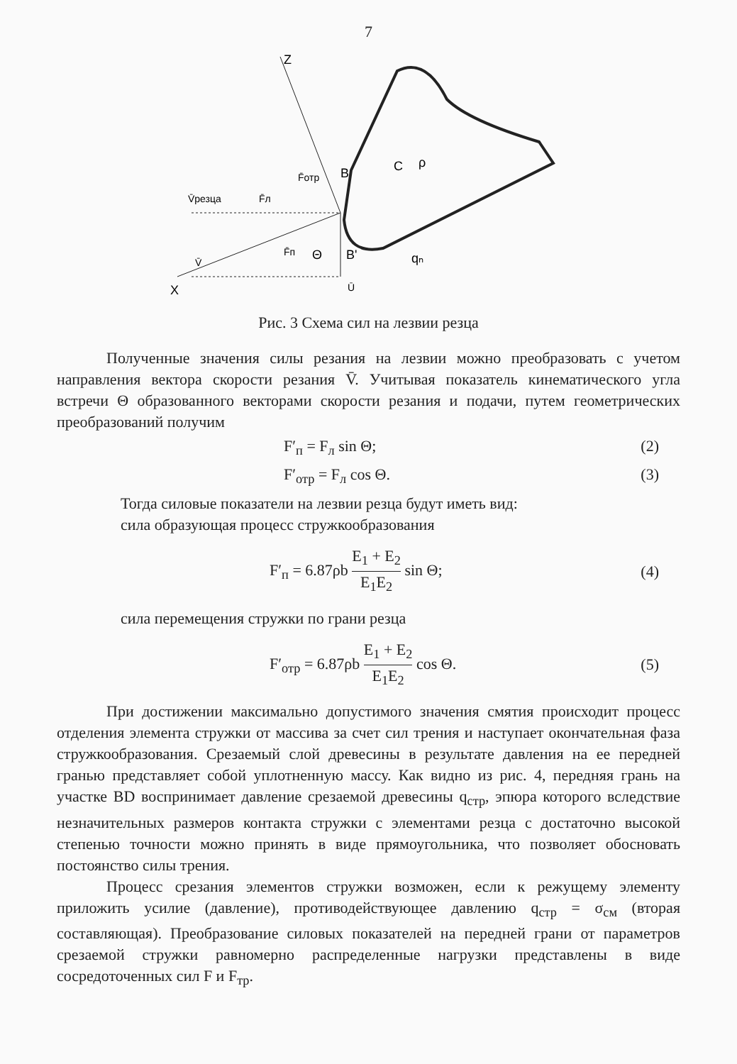7
Z
X
V̄резца
F̄л
F̄отр
F̄п
Θ
V̄
Ū
B
B'
C
ρ
qₙ
Рис. 3 Схема сил на лезвии резца
Полученные значения силы резания на лезвии можно преобразовать с учетом направления вектора скорости резания V̄. Учитывая показатель кинематического угла встречи Θ образованного векторами скорости резания и подачи, путем геометрических преобразований получим
F′<sub>п</sub> = F<sub>л</sub> sin Θ; (2)
F′<sub>отр</sub> = F<sub>л</sub> cos Θ. (3)
Тогда силовые показатели на лезвии резца будут иметь вид:
сила образующая процесс стружкообразования
F′<sub>п</sub> = 6.87ρb E<sub>1</sub> + E<sub>2</sub> E<sub>1</sub>E<sub>2</sub> sin Θ; (4)
сила перемещения стружки по грани резца
F′<sub>отр</sub> = 6.87ρb E<sub>1</sub> + E<sub>2</sub> E<sub>1</sub>E<sub>2</sub> cos Θ. (5)
При достижении максимально допустимого значения смятия происходит процесс отделения элемента стружки от массива за счет сил трения и наступает окончательная фаза стружкообразования. Срезаемый слой древесины в результате давления на ее передней гранью представляет собой уплотненную массу. Как видно из рис. 4, передняя грань на участке BD воспринимает давление срезаемой древесины q<sub>стр</sub>, эпюра которого вследствие незначительных размеров контакта стружки с элементами резца с достаточно высокой степенью точности можно принять в виде прямоугольника, что позволяет обосновать постоянство силы трения.
Процесс срезания элементов стружки возможен, если к режущему элементу приложить усилие (давление), противодействующее давлению q<sub>стр</sub> = σ<sub>см</sub> (вторая составляющая). Преобразование силовых показателей на передней грани от параметров срезаемой стружки равномерно распределенные нагрузки представлены в виде сосредоточенных сил F и F<sub>тр</sub>.